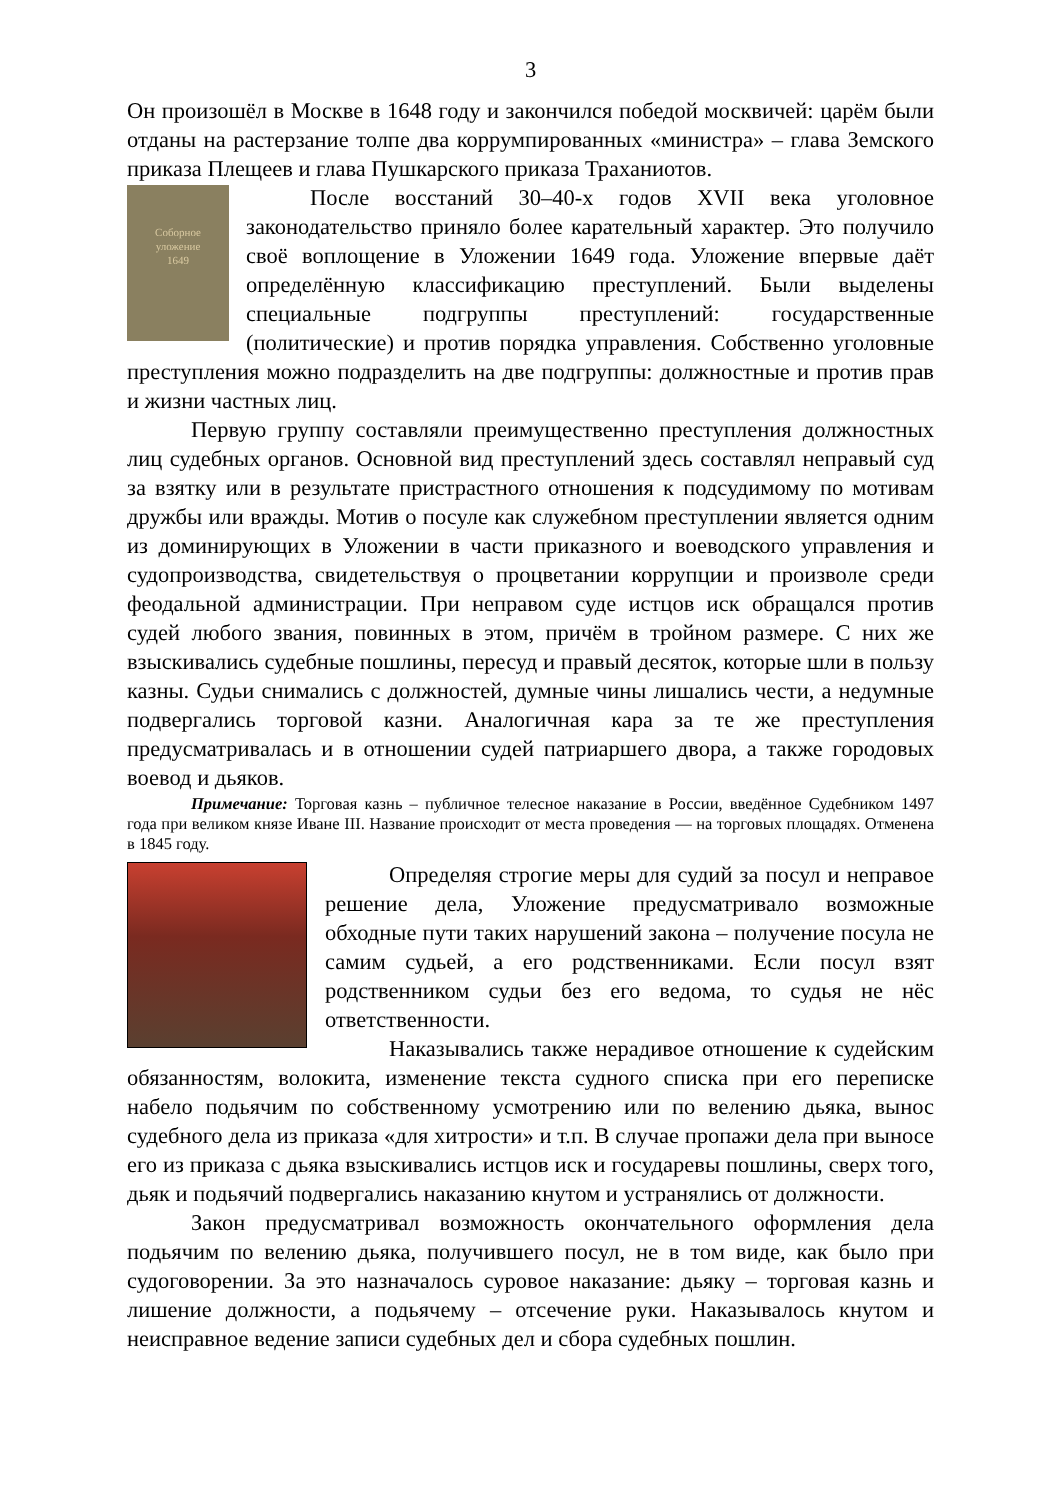3
Он произошёл в Москве в 1648 году и закончился победой москвичей: царём были отданы на растерзание толпе два коррумпированных «министра» – глава Земского приказа Плещеев и глава Пушкарского приказа Траханиотов.
Соборное
уложение
1649
После восстаний 30–40-х годов XVII века уголовное законодательство приняло более карательный характер. Это получило своё воплощение в Уложении 1649 года. Уложение впервые даёт определённую классификацию преступлений. Были выделены специальные подгруппы преступлений: государственные (политические) и против порядка управления. Собственно уголовные преступления можно подразделить на две подгруппы: должностные и против прав и жизни частных лиц.
Первую группу составляли преимущественно преступления должностных лиц судебных органов. Основной вид преступлений здесь составлял неправый суд за взятку или в результате пристрастного отношения к подсудимому по мотивам дружбы или вражды. Мотив о посуле как служебном преступлении является одним из доминирующих в Уложении в части приказного и воеводского управления и судопроизводства, свидетельствуя о процветании коррупции и произволе среди феодальной администрации. При неправом суде истцов иск обращался против судей любого звания, повинных в этом, причём в тройном размере. С них же взыскивались судебные пошлины, пересуд и правый десяток, которые шли в пользу казны. Судьи снимались с должностей, думные чины лишались чести, а недумные подвергались торговой казни. Аналогичная кара за те же преступления предусматривалась и в отношении судей патриаршего двора, а также городовых воевод и дьяков.
Примечание: Торговая казнь – публичное телесное наказание в России, введённое Судебником 1497 года при великом князе Иване III. Название происходит от места проведения — на торговых площадях. Отменена в 1845 году.
Определяя строгие меры для судий за посул и неправое решение дела, Уложение предусматривало возможные обходные пути таких нарушений закона – получение посула не самим судьей, а его родственниками. Если посул взят родственником судьи без его ведома, то судья не нёс ответственности.
Наказывались также нерадивое отношение к судейским обязанностям, волокита, изменение текста судного списка при его переписке набело подьячим по собственному усмотрению или по велению дьяка, вынос судебного дела из приказа «для хитрости» и т.п. В случае пропажи дела при выносе его из приказа с дьяка взыскивались истцов иск и государевы пошлины, сверх того, дьяк и подьячий подвергались наказанию кнутом и устранялись от должности.
Закон предусматривал возможность окончательного оформления дела подьячим по велению дьяка, получившего посул, не в том виде, как было при судоговорении. За это назначалось суровое наказание: дьяку – торговая казнь и лишение должности, а подьячему – отсечение руки. Наказывалось кнутом и неисправное ведение записи судебных дел и сбора судебных пошлин.